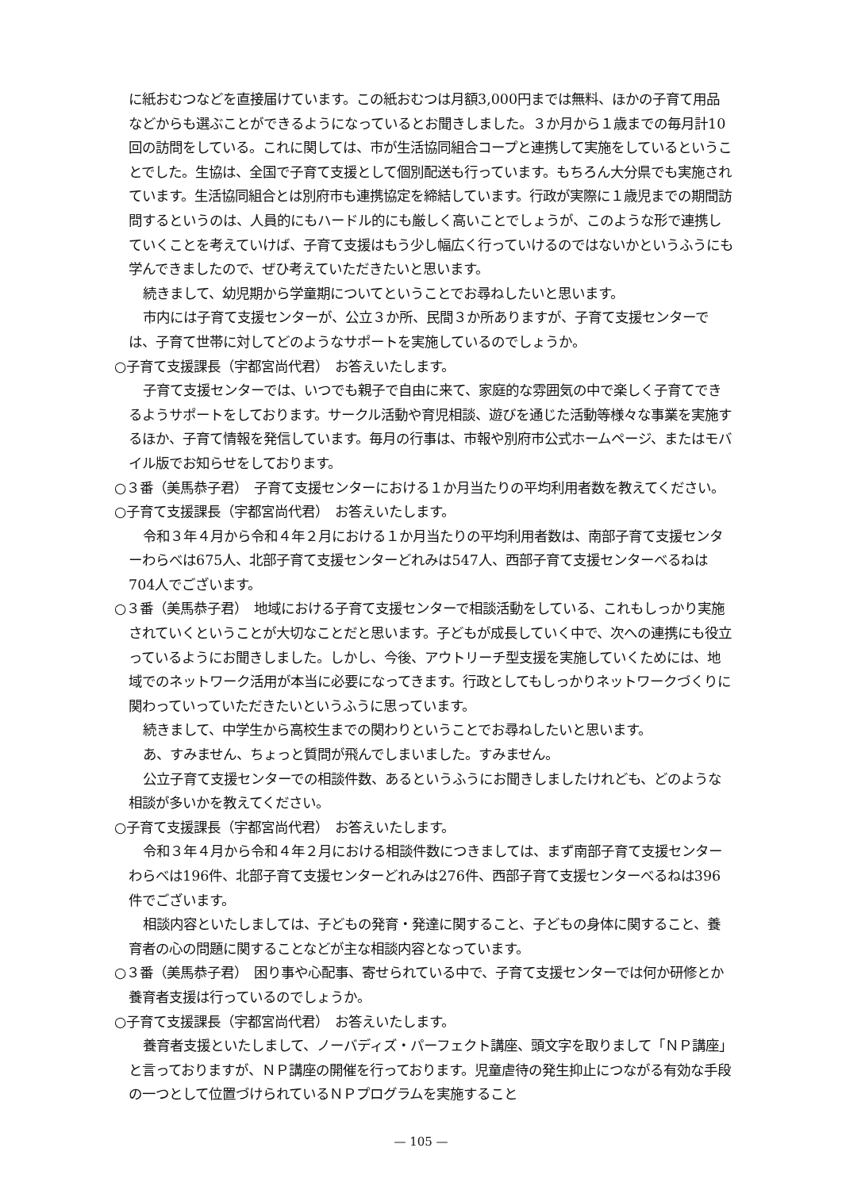に紙おむつなどを直接届けています。この紙おむつは月額3,000円までは無料、ほかの子育て用品などからも選ぶことができるようになっているとお聞きしました。３か月から１歳までの毎月計10回の訪問をしている。これに関しては、市が生活協同組合コープと連携して実施をしているということでした。生協は、全国で子育て支援として個別配送も行っています。もちろん大分県でも実施されています。生活協同組合とは別府市も連携協定を締結しています。行政が実際に１歳児までの期間訪問するというのは、人員的にもハードル的にも厳しく高いことでしょうが、このような形で連携していくことを考えていけば、子育て支援はもう少し幅広く行っていけるのではないかというふうにも学んできましたので、ぜひ考えていただきたいと思います。
続きまして、幼児期から学童期についてということでお尋ねしたいと思います。
市内には子育て支援センターが、公立３か所、民間３か所ありますが、子育て支援センターでは、子育て世帯に対してどのようなサポートを実施しているのでしょうか。
○子育て支援課長（宇都宮尚代君）　お答えいたします。
子育て支援センターでは、いつでも親子で自由に来て、家庭的な雰囲気の中で楽しく子育てできるようサポートをしております。サークル活動や育児相談、遊びを通じた活動等様々な事業を実施するほか、子育て情報を発信しています。毎月の行事は、市報や別府市公式ホームページ、またはモバイル版でお知らせをしております。
○３番（美馬恭子君）　子育て支援センターにおける１か月当たりの平均利用者数を教えてください。
○子育て支援課長（宇都宮尚代君）　お答えいたします。
令和３年４月から令和４年２月における１か月当たりの平均利用者数は、南部子育て支援センターわらべは675人、北部子育て支援センターどれみは547人、西部子育て支援センターべるねは704人でございます。
○３番（美馬恭子君）　地域における子育て支援センターで相談活動をしている、これもしっかり実施されていくということが大切なことだと思います。子どもが成長していく中で、次への連携にも役立っているようにお聞きしました。しかし、今後、アウトリーチ型支援を実施していくためには、地域でのネットワーク活用が本当に必要になってきます。行政としてもしっかりネットワークづくりに関わっていっていただきたいというふうに思っています。
続きまして、中学生から高校生までの関わりということでお尋ねしたいと思います。
あ、すみません、ちょっと質問が飛んでしまいました。すみません。
公立子育て支援センターでの相談件数、あるというふうにお聞きしましたけれども、どのような相談が多いかを教えてください。
○子育て支援課長（宇都宮尚代君）　お答えいたします。
令和３年４月から令和４年２月における相談件数につきましては、まず南部子育て支援センターわらべは196件、北部子育て支援センターどれみは276件、西部子育て支援センターべるねは396件でございます。
相談内容といたしましては、子どもの発育・発達に関すること、子どもの身体に関すること、養育者の心の問題に関することなどが主な相談内容となっています。
○３番（美馬恭子君）　困り事や心配事、寄せられている中で、子育て支援センターでは何か研修とか養育者支援は行っているのでしょうか。
○子育て支援課長（宇都宮尚代君）　お答えいたします。
養育者支援といたしまして、ノーバディズ・パーフェクト講座、頭文字を取りまして「ＮＰ講座」と言っておりますが、ＮＰ講座の開催を行っております。児童虐待の発生抑止につながる有効な手段の一つとして位置づけられているＮＰプログラムを実施すること
— 105 —